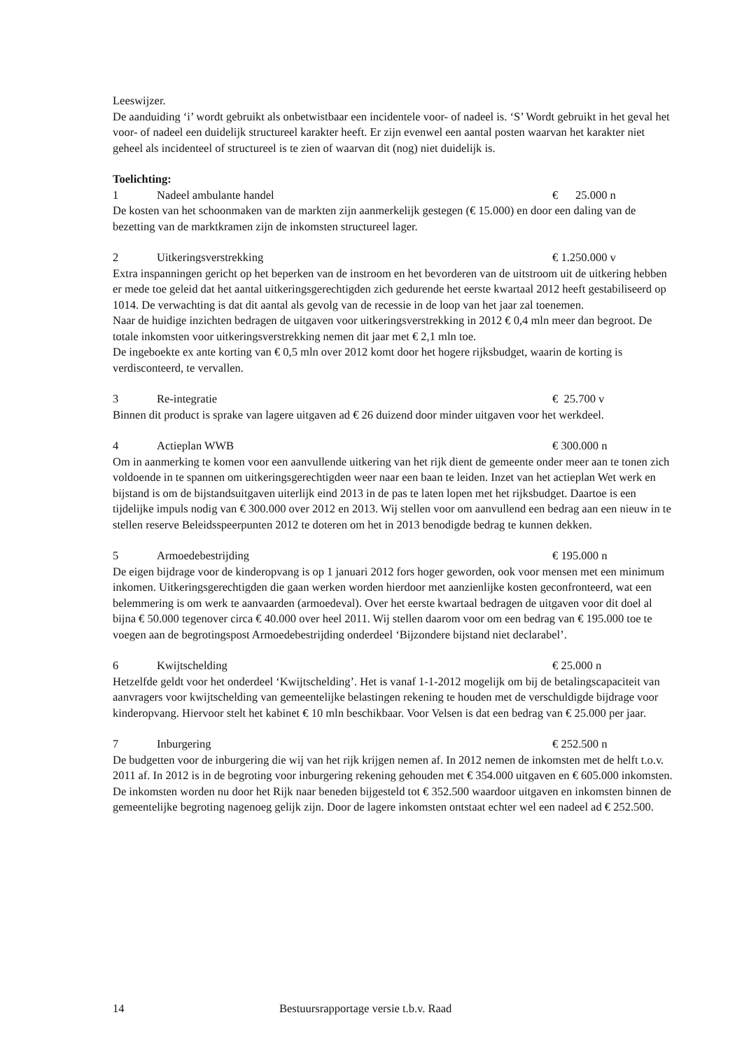Leeswijzer.
De aanduiding ‘i’ wordt gebruikt als onbetwistbaar een incidentele voor- of nadeel is. ‘S’ Wordt gebruikt in het geval het voor- of nadeel een duidelijk structureel karakter heeft. Er zijn evenwel een aantal posten waarvan het karakter niet geheel als incidenteel of structureel is te zien of waarvan dit (nog) niet duidelijk is.
Toelichting:
1 Nadeel ambulante handel € 25.000 n
De kosten van het schoonmaken van de markten zijn aanmerkelijk gestegen (€ 15.000) en door een daling van de bezetting van de marktkramen zijn de inkomsten structureel lager.
2 Uitkeringsverstrekking € 1.250.000 v
Extra inspanningen gericht op het beperken van de instroom en het bevorderen van de uitstroom uit de uitkering hebben er mede toe geleid dat het aantal uitkeringsgerechtigden zich gedurende het eerste kwartaal 2012 heeft gestabiliseerd op 1014. De verwachting is dat dit aantal als gevolg van de recessie in de loop van het jaar zal toenemen.
Naar de huidige inzichten bedragen de uitgaven voor uitkeringsverstrekking in 2012 € 0,4 mln meer dan begroot. De totale inkomsten voor uitkeringsverstrekking nemen dit jaar met € 2,1 mln toe.
De ingeboekte ex ante korting van € 0,5 mln over 2012 komt door het hogere rijksbudget, waarin de korting is verdisconteerd, te vervallen.
3 Re-integratie € 25.700 v
Binnen dit product is sprake van lagere uitgaven ad € 26 duizend door minder uitgaven voor het werkdeel.
4 Actieplan WWB € 300.000 n
Om in aanmerking te komen voor een aanvullende uitkering van het rijk dient de gemeente onder meer aan te tonen zich voldoende in te spannen om uitkeringsgerechtigden weer naar een baan te leiden. Inzet van het actieplan Wet werk en bijstand is om de bijstandsuitgaven uiterlijk eind 2013 in de pas te laten lopen met het rijksbudget. Daartoe is een tijdelijke impuls nodig van € 300.000 over 2012 en 2013. Wij stellen voor om aanvullend een bedrag aan een nieuw in te stellen reserve Beleidsspeerpunten 2012 te doteren om het in 2013 benodigde bedrag te kunnen dekken.
5 Armoedebestrijding € 195.000 n
De eigen bijdrage voor de kinderopvang is op 1 januari 2012 fors hoger geworden, ook voor mensen met een minimum inkomen. Uitkeringsgerechtigden die gaan werken worden hierdoor met aanzienlijke kosten geconfronteerd, wat een belemmering is om werk te aanvaarden (armoedeval). Over het eerste kwartaal bedragen de uitgaven voor dit doel al bijna € 50.000 tegenover circa € 40.000 over heel 2011. Wij stellen daarom voor om een bedrag van € 195.000 toe te voegen aan de begrotingspost Armoedebestrijding onderdeel ‘Bijzondere bijstand niet declarabel’.
6 Kwijtschelding € 25.000 n
Hetzelfde geldt voor het onderdeel ‘Kwijtschelding’. Het is vanaf 1-1-2012 mogelijk om bij de betalingscapaciteit van aanvragers voor kwijtschelding van gemeentelijke belastingen rekening te houden met de verschuldigde bijdrage voor kinderopvang. Hiervoor stelt het kabinet € 10 mln beschikbaar. Voor Velsen is dat een bedrag van € 25.000 per jaar.
7 Inburgering € 252.500 n
De budgetten voor de inburgering die wij van het rijk krijgen nemen af. In 2012 nemen de inkomsten met de helft t.o.v. 2011 af. In 2012 is in de begroting voor inburgering rekening gehouden met € 354.000 uitgaven en € 605.000 inkomsten. De inkomsten worden nu door het Rijk naar beneden bijgesteld tot € 352.500 waardoor uitgaven en inkomsten binnen de gemeentelijke begroting nagenoeg gelijk zijn. Door de lagere inkomsten ontstaat echter wel een nadeel ad € 252.500.
14 Bestuursrapportage versie t.b.v. Raad